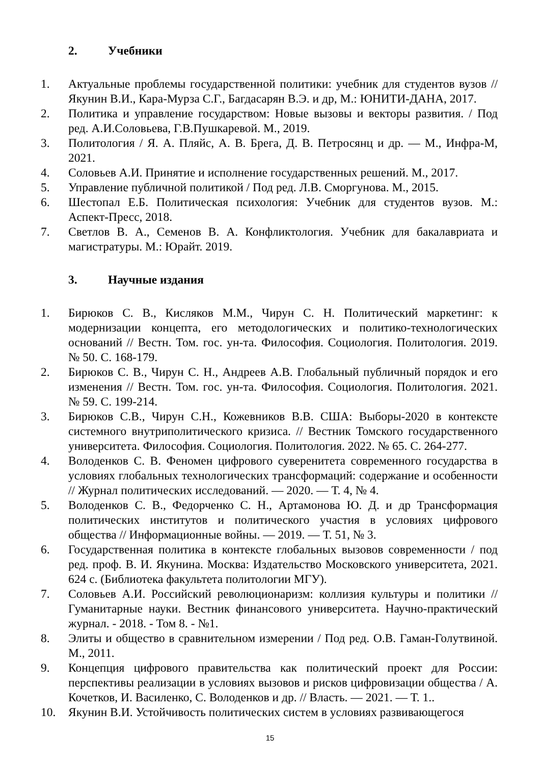2. Учебники
1. Актуальные проблемы государственной политики: учебник для студентов вузов // Якунин В.И., Кара-Мурза С.Г., Багдасарян В.Э. и др, М.: ЮНИТИ-ДАНА, 2017.
2. Политика и управление государством: Новые вызовы и векторы развития. / Под ред. А.И.Соловьева, Г.В.Пушкаревой. М., 2019.
3. Политология / Я. А. Пляйс, А. В. Брега, Д. В. Петросянц и др. — М., Инфра-М, 2021.
4. Соловьев А.И. Принятие и исполнение государственных решений. М., 2017.
5. Управление публичной политикой / Под ред. Л.В. Сморгунова. М., 2015.
6. Шестопал Е.Б. Политическая психология: Учебник для студентов вузов. М.: Аспект-Пресс, 2018.
7. Светлов В. А., Семенов В. А. Конфликтология. Учебник для бакалавриата и магистратуры. М.: Юрайт. 2019.
3. Научные издания
1. Бирюков С. В., Кисляков М.М., Чирун С. Н. Политический маркетинг: к модернизации концепта, его методологических и политико-технологических оснований // Вестн. Том. гос. ун-та. Философия. Социология. Политология. 2019. № 50. С. 168-179.
2. Бирюков С. В., Чирун С. Н., Андреев А.В. Глобальный публичный порядок и его изменения // Вестн. Том. гос. ун-та. Философия. Социология. Политология. 2021. № 59. С. 199-214.
3. Бирюков С.В., Чирун С.Н., Кожевников В.В. США: Выборы-2020 в контексте системного внутриполитического кризиса. // Вестник Томского государственного университета. Философия. Социология. Политология. 2022. № 65. С. 264-277.
4. Володенков С. В. Феномен цифрового суверенитета современного государства в условиях глобальных технологических трансформаций: содержание и особенности // Журнал политических исследований. — 2020. — Т. 4, № 4.
5. Володенков С. В., Федорченко С. Н., Артамонова Ю. Д. и др Трансформация политических институтов и политического участия в условиях цифрового общества // Информационные войны. — 2019. — Т. 51, № 3.
6. Государственная политика в контексте глобальных вызовов современности / под ред. проф. В. И. Якунина. Москва: Издательство Московского университета, 2021. 624 с. (Библиотека факультета политологии МГУ).
7. Соловьев А.И. Российский революционаризм: коллизия культуры и политики // Гуманитарные науки. Вестник финансового университета. Научно-практический журнал. - 2018. - Том 8. - №1.
8. Элиты и общество в сравнительном измерении / Под ред. О.В. Гаман-Голутвиной. М., 2011.
9. Концепция цифрового правительства как политический проект для России: перспективы реализации в условиях вызовов и рисков цифровизации общества / А. Кочетков, И. Василенко, С. Володенков и др. // Власть. — 2021. — Т. 1..
10. Якунин В.И. Устойчивость политических систем в условиях развивающегося
15